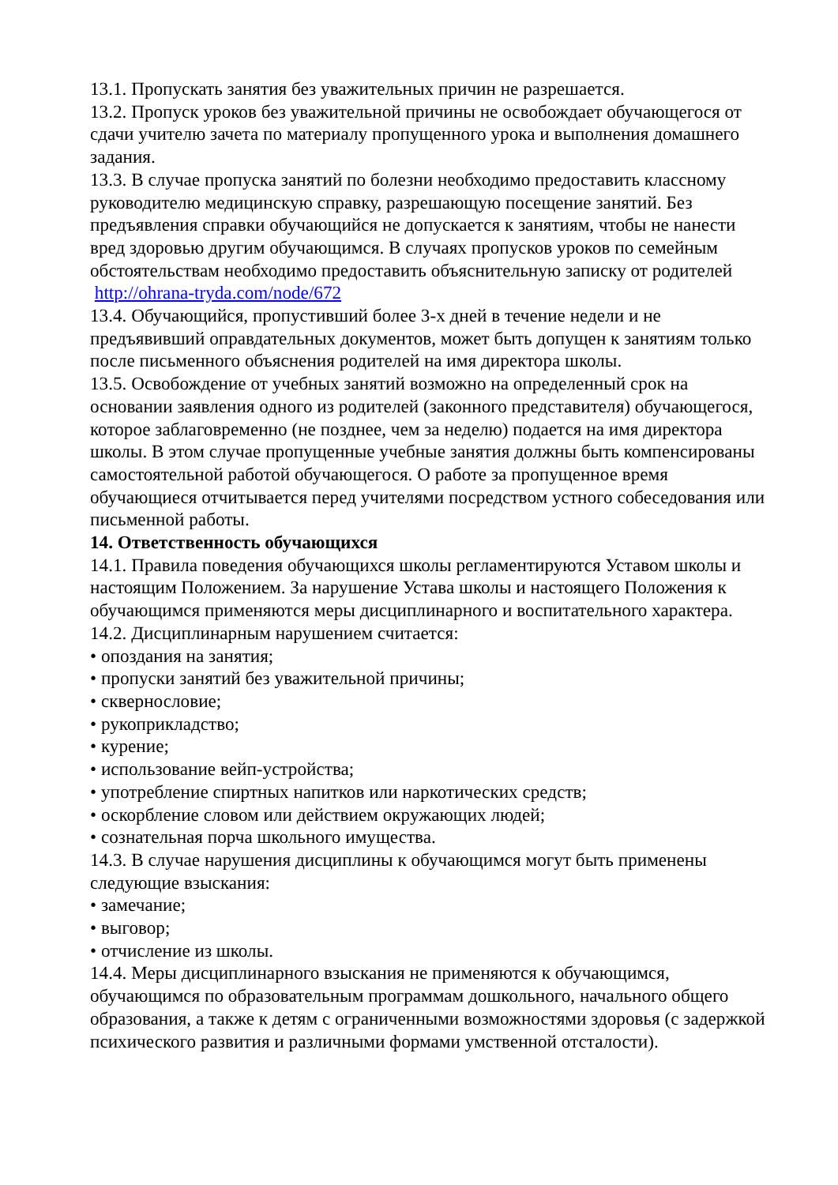13.1. Пропускать занятия без уважительных причин не разрешается.
13.2. Пропуск уроков без уважительной причины не освобождает обучающегося от сдачи учителю зачета по материалу пропущенного урока и выполнения домашнего задания.
13.3. В случае пропуска занятий по болезни необходимо предоставить классному руководителю медицинскую справку, разрешающую посещение занятий. Без предъявления справки обучающийся не допускается к занятиям, чтобы не нанести вред здоровью другим обучающимся. В случаях пропусков уроков по семейным обстоятельствам необходимо предоставить объяснительную записку от родителей http://ohrana-tryda.com/node/672
13.4. Обучающийся, пропустивший более 3-х дней в течение недели и не предъявивший оправдательных документов, может быть допущен к занятиям только после письменного объяснения родителей на имя директора школы.
13.5. Освобождение от учебных занятий возможно на определенный срок на основании заявления одного из родителей (законного представителя) обучающегося, которое заблаговременно (не позднее, чем за неделю) подается на имя директора школы. В этом случае пропущенные учебные занятия должны быть компенсированы самостоятельной работой обучающегося. О работе за пропущенное время обучающиеся отчитывается перед учителями посредством устного собеседования или письменной работы.
14. Ответственность обучающихся
14.1. Правила поведения обучающихся школы регламентируются Уставом школы и настоящим Положением. За нарушение Устава школы и настоящего Положения к обучающимся применяются меры дисциплинарного и воспитательного характера.
14.2. Дисциплинарным нарушением считается:
• опоздания на занятия;
• пропуски занятий без уважительной причины;
• сквернословие;
• рукоприкладство;
• курение;
• использование вейп-устройства;
• употребление спиртных напитков или наркотических средств;
• оскорбление словом или действием окружающих людей;
• сознательная порча школьного имущества.
14.3. В случае нарушения дисциплины к обучающимся могут быть применены следующие взыскания:
• замечание;
• выговор;
• отчисление из школы.
14.4. Меры дисциплинарного взыскания не применяются к обучающимся, обучающимся по образовательным программам дошкольного, начального общего образования, а также к детям с ограниченными возможностями здоровья (с задержкой психического развития и различными формами умственной отсталости).